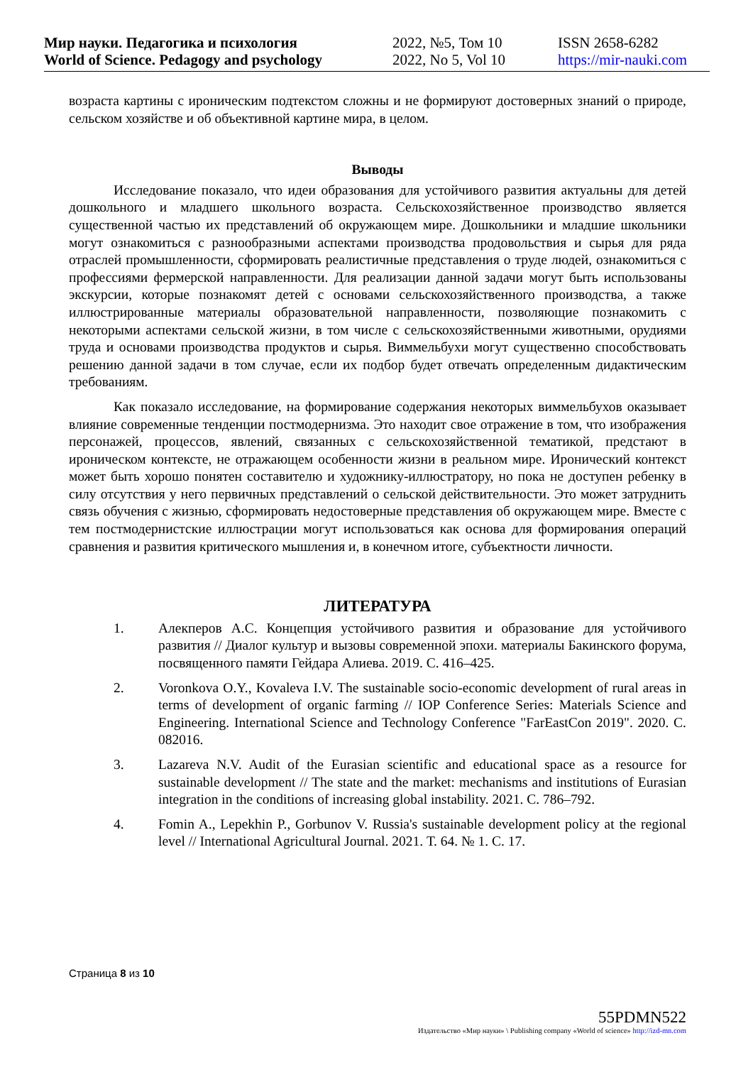Мир науки. Педагогика и психология
World of Science. Pedagogy and psychology
2022, №5, Том 10
2022, No 5, Vol 10
ISSN 2658-6282
https://mir-nauki.com
возраста картины с ироническим подтекстом сложны и не формируют достоверных знаний о природе, сельском хозяйстве и об объективной картине мира, в целом.
Выводы
Исследование показало, что идеи образования для устойчивого развития актуальны для детей дошкольного и младшего школьного возраста. Сельскохозяйственное производство является существенной частью их представлений об окружающем мире. Дошкольники и младшие школьники могут ознакомиться с разнообразными аспектами производства продовольствия и сырья для ряда отраслей промышленности, сформировать реалистичные представления о труде людей, ознакомиться с профессиями фермерской направленности. Для реализации данной задачи могут быть использованы экскурсии, которые познакомят детей с основами сельскохозяйственного производства, а также иллюстрированные материалы образовательной направленности, позволяющие познакомить с некоторыми аспектами сельской жизни, в том числе с сельскохозяйственными животными, орудиями труда и основами производства продуктов и сырья. Виммельбухи могут существенно способствовать решению данной задачи в том случае, если их подбор будет отвечать определенным дидактическим требованиям.
Как показало исследование, на формирование содержания некоторых виммельбухов оказывает влияние современные тенденции постмодернизма. Это находит свое отражение в том, что изображения персонажей, процессов, явлений, связанных с сельскохозяйственной тематикой, предстают в ироническом контексте, не отражающем особенности жизни в реальном мире. Иронический контекст может быть хорошо понятен составителю и художнику-иллюстратору, но пока не доступен ребенку в силу отсутствия у него первичных представлений о сельской действительности. Это может затруднить связь обучения с жизнью, сформировать недостоверные представления об окружающем мире. Вместе с тем постмодернистские иллюстрации могут использоваться как основа для формирования операций сравнения и развития критического мышления и, в конечном итоге, субъектности личности.
ЛИТЕРАТУРА
1. Алекперов А.С. Концепция устойчивого развития и образование для устойчивого развития // Диалог культур и вызовы современной эпохи. материалы Бакинского форума, посвященного памяти Гейдара Алиева. 2019. С. 416–425.
2. Voronkova O.Y., Kovaleva I.V. The sustainable socio-economic development of rural areas in terms of development of organic farming // IOP Conference Series: Materials Science and Engineering. International Science and Technology Conference "FarEastCon 2019". 2020. С. 082016.
3. Lazareva N.V. Audit of the Eurasian scientific and educational space as a resource for sustainable development // The state and the market: mechanisms and institutions of Eurasian integration in the conditions of increasing global instability. 2021. С. 786–792.
4. Fomin A., Lepekhin P., Gorbunov V. Russia's sustainable development policy at the regional level // International Agricultural Journal. 2021. Т. 64. № 1. С. 17.
Страница 8 из 10
55PDMN522
Издательство «Мир науки» \ Publishing company «World of science» http://izd-mn.com